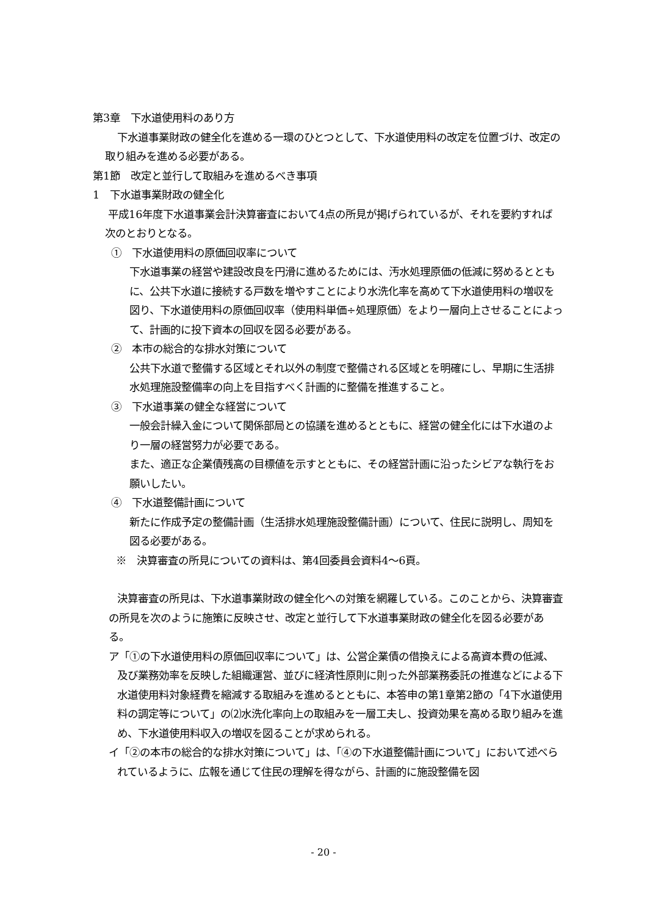第3章　下水道使用料のあり方
下水道事業財政の健全化を進める一環のひとつとして、下水道使用料の改定を位置づけ、改定の取り組みを進める必要がある。
第1節　改定と並行して取組みを進めるべき事項
1　下水道事業財政の健全化
平成16年度下水道事業会計決算審査において4点の所見が掲げられているが、それを要約すれば次のとおりとなる。
①　下水道使用料の原価回収率について
下水道事業の経営や建設改良を円滑に進めるためには、汚水処理原価の低減に努めるとともに、公共下水道に接続する戸数を増やすことにより水洗化率を高めて下水道使用料の増収を図り、下水道使用料の原価回収率（使用料単価÷処理原価）をより一層向上させることによって、計画的に投下資本の回収を図る必要がある。
②　本市の総合的な排水対策について
公共下水道で整備する区域とそれ以外の制度で整備される区域とを明確にし、早期に生活排水処理施設整備率の向上を目指すべく計画的に整備を推進すること。
③　下水道事業の健全な経営について
一般会計繰入金について関係部局との協議を進めるとともに、経営の健全化には下水道のより一層の経営努力が必要である。
また、適正な企業債残高の目標値を示すとともに、その経営計画に沿ったシビアな執行をお願いしたい。
④　下水道整備計画について
新たに作成予定の整備計画（生活排水処理施設整備計画）について、住民に説明し、周知を図る必要がある。
※　決算審査の所見についての資料は、第4回委員会資料4～6頁。
決算審査の所見は、下水道事業財政の健全化への対策を網羅している。このことから、決算審査の所見を次のように施策に反映させ、改定と並行して下水道事業財政の健全化を図る必要がある。
ア「①の下水道使用料の原価回収率について」は、公営企業債の借換えによる高資本費の低減、及び業務効率を反映した組織運営、並びに経済性原則に則った外部業務委託の推進などによる下水道使用料対象経費を縮減する取組みを進めるとともに、本答申の第1章第2節の「4下水道使用料の調定等について」の⑵水洗化率向上の取組みを一層工夫し、投資効果を高める取り組みを進め、下水道使用料収入の増収を図ることが求められる。
イ「②の本市の総合的な排水対策について」は、「④の下水道整備計画について」において述べられているように、広報を通じて住民の理解を得ながら、計画的に施設整備を図
- 20 -